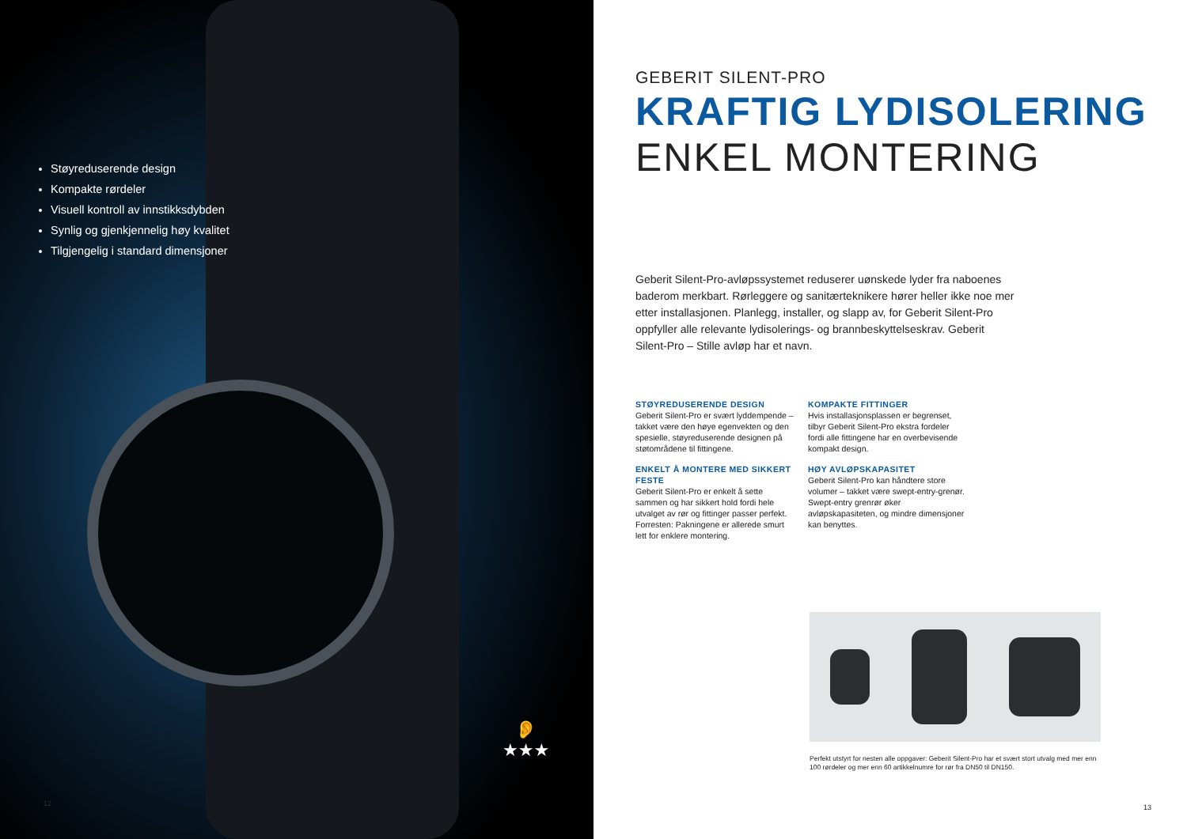Støyreduserende design
Kompakte rørdeler
Visuell kontroll av innstikksdybden
Synlig og gjenkjennelig høy kvalitet
Tilgjengelig i standard dimensjoner
👂
★★★
12
GEBERIT SILENT-PRO
KRAFTIG LYDISOLERING
ENKEL MONTERING
Geberit Silent-Pro-avløpssystemet reduserer uønskede lyder fra naboenes baderom merkbart. Rørleggere og sanitærteknikere hører heller ikke noe mer etter installasjonen. Planlegg, installer, og slapp av, for Geberit Silent-Pro oppfyller alle relevante lydisolerings- og brannbeskyttelseskrav. Geberit Silent-Pro – Stille avløp har et navn.
STØYREDUSERENDE DESIGN
Geberit Silent-Pro er svært lyddempende – takket være den høye egenvekten og den spesielle, støyreduserende designen på støtområdene til fittingene.
ENKELT Å MONTERE MED SIKKERT FESTE
Geberit Silent-Pro er enkelt å sette sammen og har sikkert hold fordi hele utvalget av rør og fittinger passer perfekt. Forresten: Pakningene er allerede smurt lett for enklere montering.
KOMPAKTE FITTINGER
Hvis installasjonsplassen er begrenset, tilbyr Geberit Silent-Pro ekstra fordeler fordi alle fittingene har en overbevisende kompakt design.
HØY AVLØPSKAPASITET
Geberit Silent-Pro kan håndtere store volumer – takket være swept-entry-grenør. Swept-entry grenrør øker avløpskapasiteten, og mindre dimensjoner kan benyttes.
Perfekt utstyrt for nesten alle oppgaver: Geberit Silent-Pro har et svært stort utvalg med mer enn 100 rørdeler og mer enn 60 artikkelnumre for rør fra DN50 til DN150.
13